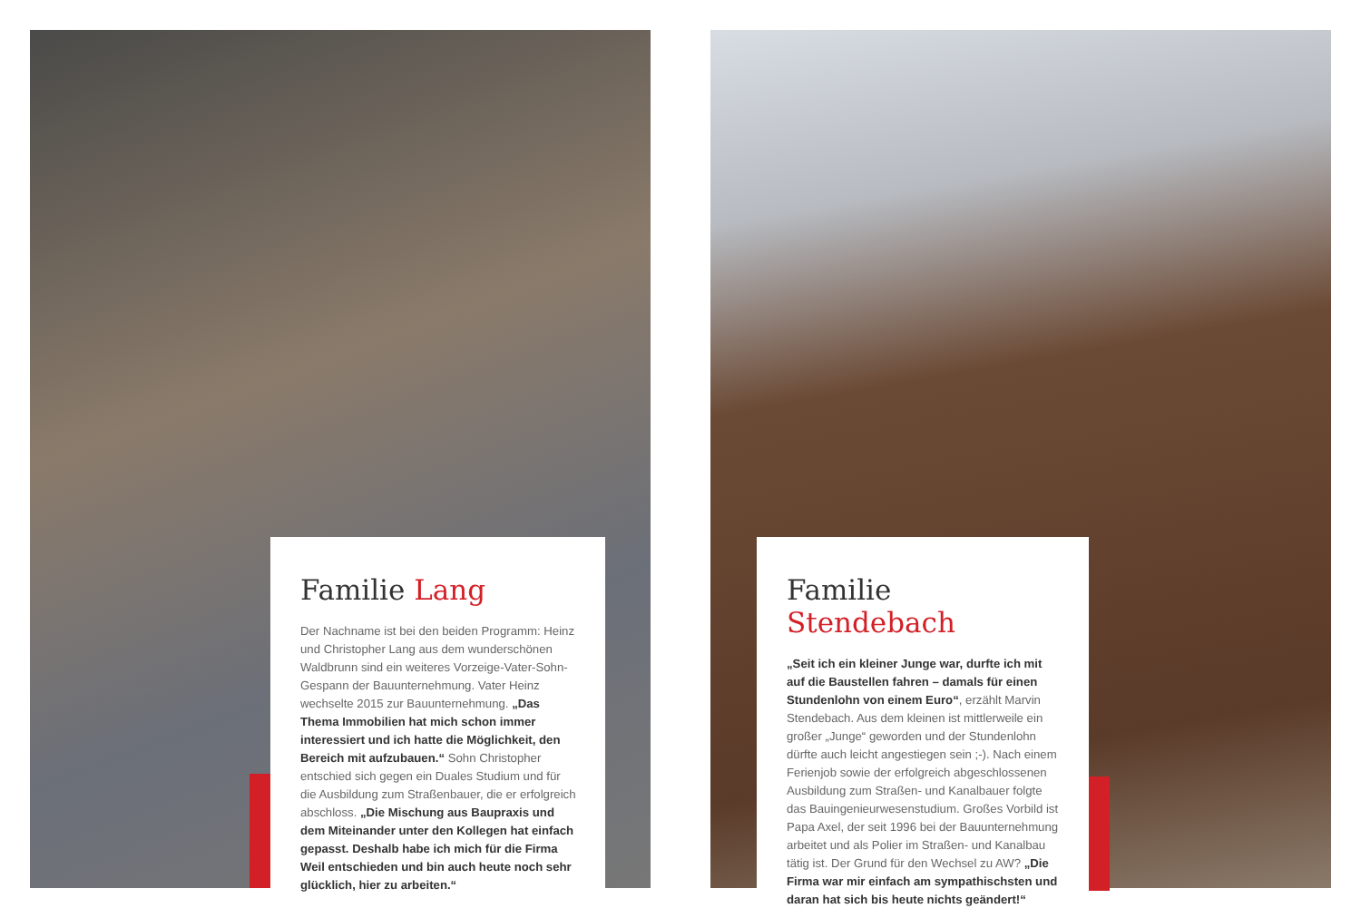Familie Lang
Der Nachname ist bei den beiden Programm: Heinz und Christopher Lang aus dem wunderschönen Waldbrunn sind ein weiteres Vorzeige-Vater-Sohn-Gespann der Bauunternehmung. Vater Heinz wechselte 2015 zur Bauunternehmung. „Das Thema Immobilien hat mich schon immer interessiert und ich hatte die Möglichkeit, den Bereich mit aufzubauen.“ Sohn Christopher entschied sich gegen ein Duales Studium und für die Ausbildung zum Straßenbauer, die er erfolgreich abschloss. „Die Mischung aus Baupraxis und dem Miteinander unter den Kollegen hat einfach gepasst. Deshalb habe ich mich für die Firma Weil entschieden und bin auch heute noch sehr glücklich, hier zu arbeiten.“
Familie Stendebach
„Seit ich ein kleiner Junge war, durfte ich mit auf die Baustellen fahren – damals für einen Stundenlohn von einem Euro“, erzählt Marvin Stendebach. Aus dem kleinen ist mittlerweile ein großer „Junge“ geworden und der Stundenlohn dürfte auch leicht angestiegen sein ;-). Nach einem Ferienjob sowie der erfolgreich abgeschlossenen Ausbildung zum Straßen- und Kanalbauer folgte das Bauingenieurwesenstudium. Großes Vorbild ist Papa Axel, der seit 1996 bei der Bauunternehmung arbeitet und als Polier im Straßen- und Kanalbau tätig ist. Der Grund für den Wechsel zu AW? „Die Firma war mir einfach am sympathischsten und daran hat sich bis heute nichts geändert!“